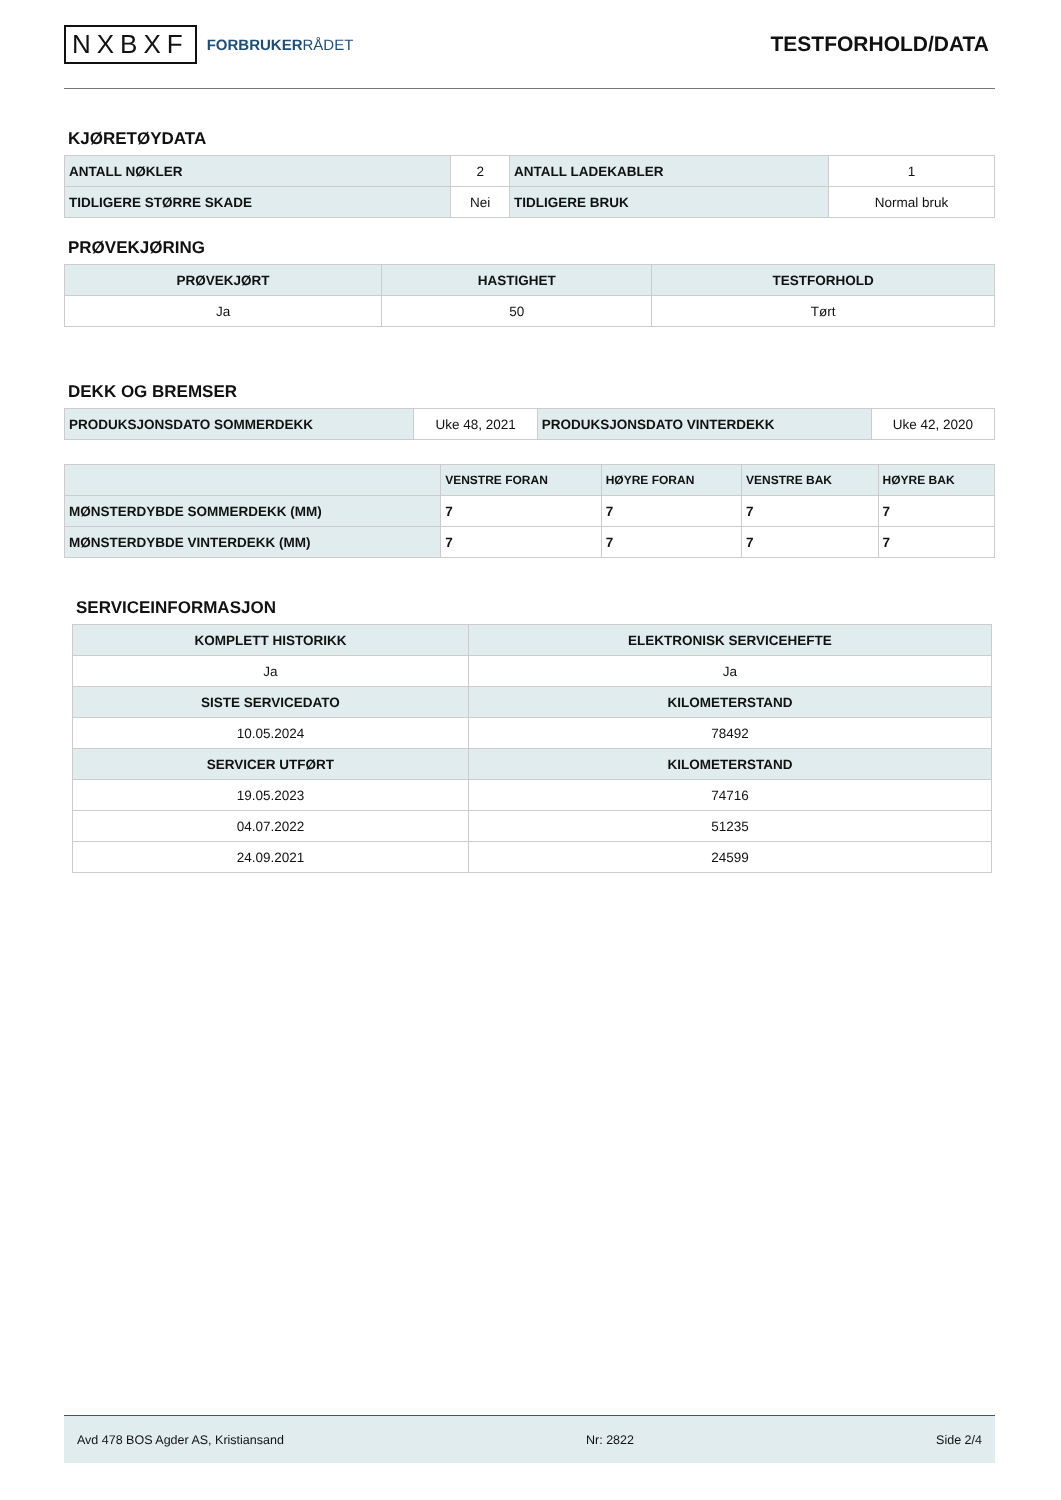NXBXF FORBRUKERRÅDET
TESTFORHOLD/DATA
KJØRETØYDATA
| ANTALL NØKLER | 2 | ANTALL LADEKABLER | 1 |
| TIDLIGERE STØRRE SKADE | Nei | TIDLIGERE BRUK | Normal bruk |
PRØVEKJØRING
| PRØVEKJØRT | HASTIGHET | TESTFORHOLD |
| --- | --- | --- |
| Ja | 50 | Tørt |
DEKK OG BREMSER
| PRODUKSJONSDATO SOMMERDEKK | Uke 48, 2021 | PRODUKSJONSDATO VINTERDEKK | Uke 42, 2020 |
| | VENSTRE FORAN | HØYRE FORAN | VENSTRE BAK | HØYRE BAK |
| --- | --- | --- | --- | --- |
| MØNSTERDYBDE SOMMERDEKK (MM) | 7 | 7 | 7 | 7 |
| MØNSTERDYBDE VINTERDEKK (MM) | 7 | 7 | 7 | 7 |
SERVICEINFORMASJON
| KOMPLETT HISTORIKK | ELEKTRONISK SERVICEHEFTE |
| --- | --- |
| Ja | Ja |
| SISTE SERVICEDATO | KILOMETERSTAND |
| 10.05.2024 | 78492 |
| SERVICER UTFØRT | KILOMETERSTAND |
| 19.05.2023 | 74716 |
| 04.07.2022 | 51235 |
| 24.09.2021 | 24599 |
Avd 478 BOS Agder AS, Kristiansand Nr: 2822 Side 2/4